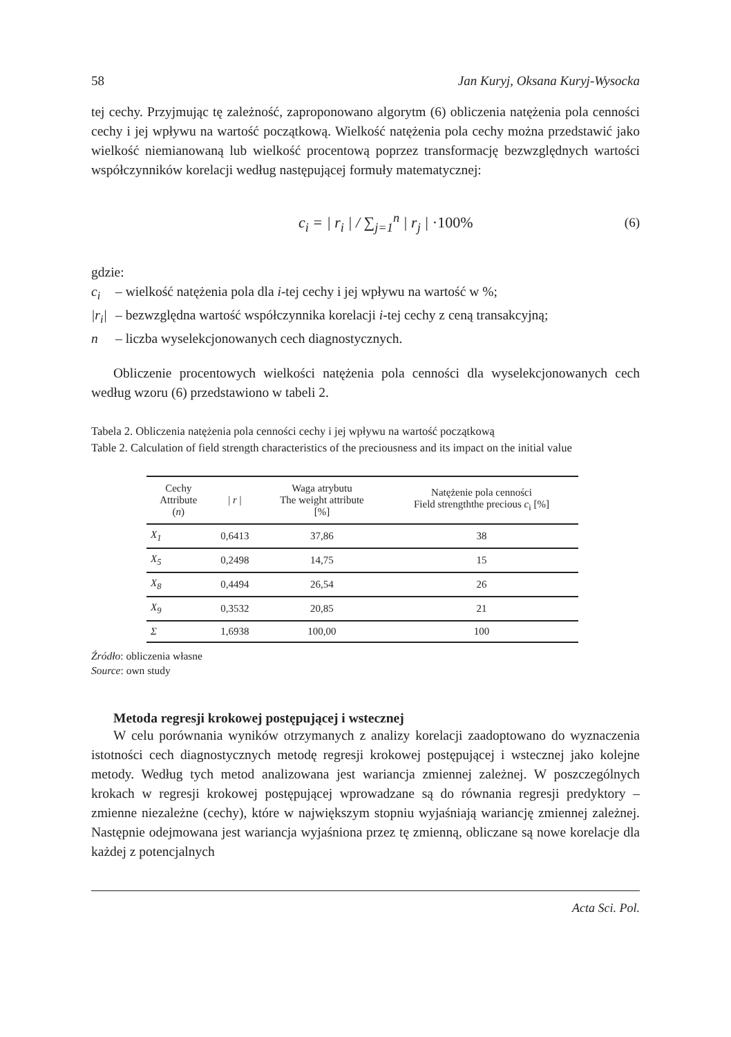58 Jan Kuryj, Oksana Kuryj-Wysocka
tej cechy. Przyjmując tę zależność, zaproponowano algorytm (6) obliczenia natężenia pola cenności cechy i jej wpływu na wartość początkową. Wielkość natężenia pola cechy można przedstawić jako wielkość niemianowaną lub wielkość procentową poprzez transformację bezwzględnych wartości współczynników korelacji według następującej formuły matematycznej:
c<sub>i</sub> = | r<sub>i</sub> | / ∑<sub>j=1</sub><sup>n</sup> | r<sub>j</sub> | ·100%
(6)
gdzie:
c<sub>i</sub> – wielkość natężenia pola dla i-tej cechy i jej wpływu na wartość w %;
|r<sub>i</sub>| – bezwzględna wartość współczynnika korelacji i-tej cechy z ceną transakcyjną;
n – liczba wyselekcjonowanych cech diagnostycznych.
Obliczenie procentowych wielkości natężenia pola cenności dla wyselekcjonowanych cech według wzoru (6) przedstawiono w tabeli 2.
Tabela 2. Obliczenia natężenia pola cenności cechy i jej wpływu na wartość początkową
Table 2. Calculation of field strength characteristics of the preciousness and its impact on the initial value
| Cechy Attribute ( n ) | / r / | Waga atrybutu The weight attribute [%] | Natężenie pola cenności Field strengththe precious c<sub>i</sub> [%] |
| --- | --- | --- | --- |
| X<sub>1</sub> | 0,6413 | 37,86 | 38 |
| X<sub>5</sub> | 0,2498 | 14,75 | 15 |
| X<sub>8</sub> | 0,4494 | 26,54 | 26 |
| X<sub>9</sub> | 0,3532 | 20,85 | 21 |
| Σ | 1,6938 | 100,00 | 100 |
Źródło: obliczenia własne
Source: own study
Metoda regresji krokowej postępującej i wstecznej
W celu porównania wyników otrzymanych z analizy korelacji zaadoptowano do wyznaczenia istotności cech diagnostycznych metodę regresji krokowej postępującej i wstecznej jako kolejne metody. Według tych metod analizowana jest wariancja zmiennej zależnej. W poszczególnych krokach w regresji krokowej postępującej wprowadzane są do równania regresji predyktory – zmienne niezależne (cechy), które w największym stopniu wyjaśniają wariancję zmiennej zależnej. Następnie odejmowana jest wariancja wyjaśniona przez tę zmienną, obliczane są nowe korelacje dla każdej z potencjalnych
Acta Sci. Pol.